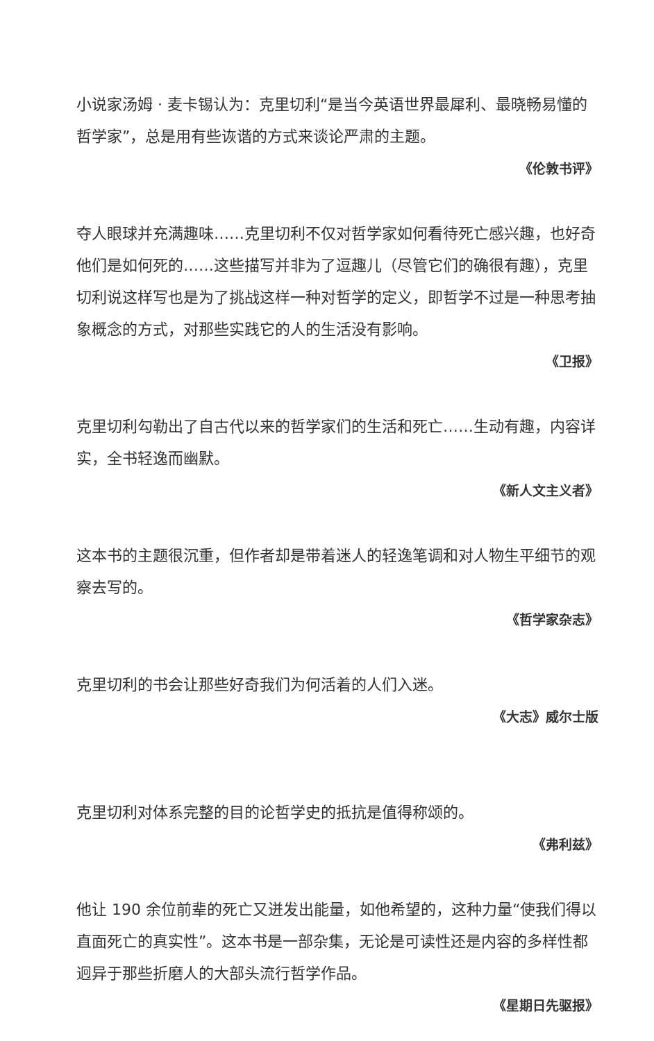小说家汤姆 · 麦卡锡认为：克里切利“是当今英语世界最犀利、最晓畅易懂的哲学家”，总是用有些诙谐的方式来谈论严肃的主题。
《伦敦书评》
夺人眼球并充满趣味……克里切利不仅对哲学家如何看待死亡感兴趣，也好奇他们是如何死的……这些描写并非为了逗趣儿（尽管它们的确很有趣），克里切利说这样写也是为了挑战这样一种对哲学的定义，即哲学不过是一种思考抽象概念的方式，对那些实践它的人的生活没有影响。
《卫报》
克里切利勾勒出了自古代以来的哲学家们的生活和死亡……生动有趣，内容详实，全书轻逸而幽默。
《新人文主义者》
这本书的主题很沉重，但作者却是带着迷人的轻逸笔调和对人物生平细节的观察去写的。
《哲学家杂志》
克里切利的书会让那些好奇我们为何活着的人们入迷。
《大志》威尔士版
克里切利对体系完整的目的论哲学史的抵抗是值得称颂的。
《弗利兹》
他让 190 余位前辈的死亡又迸发出能量，如他希望的，这种力量“使我们得以直面死亡的真实性”。这本书是一部杂集，无论是可读性还是内容的多样性都迥异于那些折磨人的大部头流行哲学作品。
《星期日先驱报》